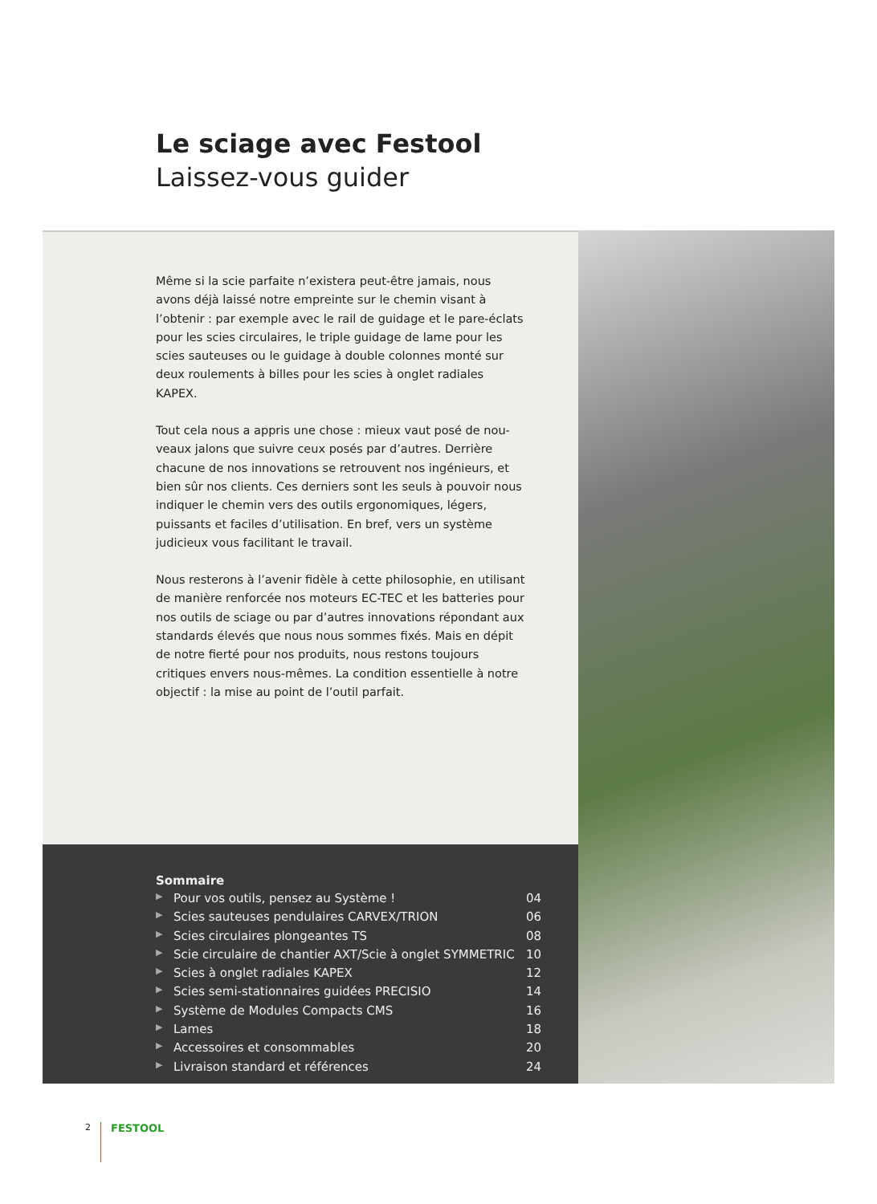Le sciage avec Festool
Laissez-vous guider
Même si la scie parfaite n’existera peut-être jamais, nous avons déjà laissé notre empreinte sur le chemin visant à l’obtenir : par exemple avec le rail de guidage et le pare-éclats pour les scies circulaires, le triple guidage de lame pour les scies sauteuses ou le guidage à double colonnes monté sur deux roulements à billes pour les scies à onglet radiales KAPEX.
Tout cela nous a appris une chose : mieux vaut posé de nou-veaux jalons que suivre ceux posés par d’autres. Derrière chacune de nos innovations se retrouvent nos ingénieurs, et bien sûr nos clients. Ces derniers sont les seuls à pouvoir nous indiquer le chemin vers des outils ergonomiques, légers, puissants et faciles d’utilisation. En bref, vers un système judicieux vous facilitant le travail.
Nous resterons à l’avenir fidèle à cette philosophie, en utilisant de manière renforcée nos moteurs EC-TEC et les batteries pour nos outils de sciage ou par d’autres innovations répondant aux standards élevés que nous nous sommes fixés. Mais en dépit de notre fierté pour nos produits, nous restons toujours critiques envers nous-mêmes. La condition essentielle à notre objectif : la mise au point de l’outil parfait.
Sommaire
▶ Pour vos outils, pensez au Système ! 04
▶ Scies sauteuses pendulaires CARVEX/TRION 06
▶ Scies circulaires plongeantes TS 08
▶ Scie circulaire de chantier AXT/Scie à onglet SYMMETRIC 10
▶ Scies à onglet radiales KAPEX 12
▶ Scies semi-stationnaires guidées PRECISIO 14
▶ Système de Modules Compacts CMS 16
▶ Lames 18
▶ Accessoires et consommables 20
▶ Livraison standard et références 24
2 FESTOOL